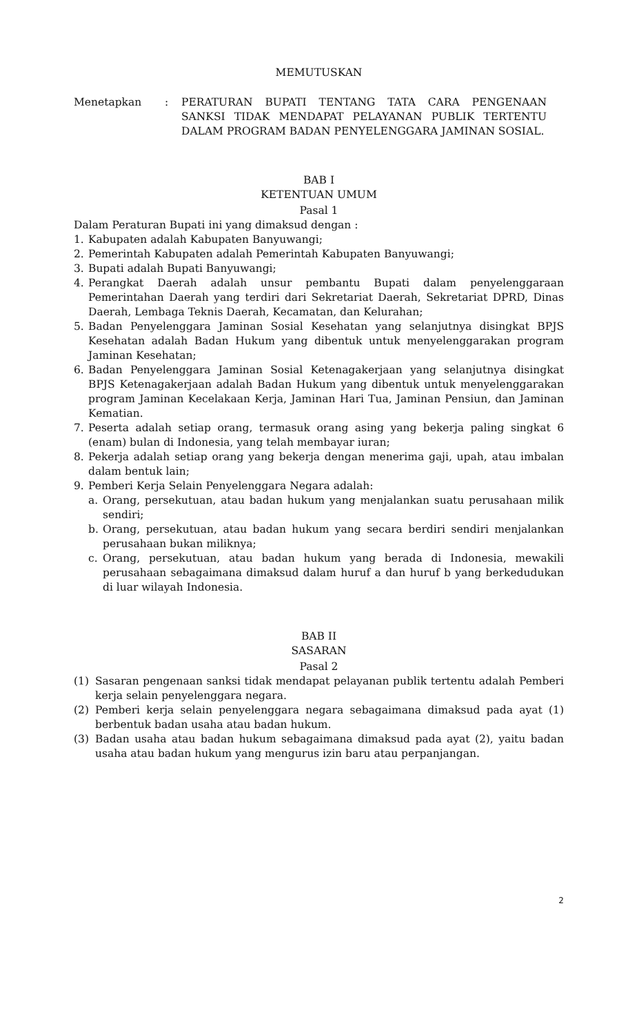MEMUTUSKAN
Menetapkan : PERATURAN BUPATI TENTANG TATA CARA PENGENAAN SANKSI TIDAK MENDAPAT PELAYANAN PUBLIK TERTENTU DALAM PROGRAM BADAN PENYELENGGARA JAMINAN SOSIAL.
BAB I
KETENTUAN UMUM
Pasal 1
Dalam Peraturan Bupati ini yang dimaksud dengan :
1. Kabupaten adalah Kabupaten Banyuwangi;
2. Pemerintah Kabupaten adalah Pemerintah Kabupaten Banyuwangi;
3. Bupati adalah Bupati Banyuwangi;
4. Perangkat Daerah adalah unsur pembantu Bupati dalam penyelenggaraan Pemerintahan Daerah yang terdiri dari Sekretariat Daerah, Sekretariat DPRD, Dinas Daerah, Lembaga Teknis Daerah, Kecamatan, dan Kelurahan;
5. Badan Penyelenggara Jaminan Sosial Kesehatan yang selanjutnya disingkat BPJS Kesehatan adalah Badan Hukum yang dibentuk untuk menyelenggarakan program Jaminan Kesehatan;
6. Badan Penyelenggara Jaminan Sosial Ketenagakerjaan yang selanjutnya disingkat BPJS Ketenagakerjaan adalah Badan Hukum yang dibentuk untuk menyelenggarakan program Jaminan Kecelakaan Kerja, Jaminan Hari Tua, Jaminan Pensiun, dan Jaminan Kematian.
7. Peserta adalah setiap orang, termasuk orang asing yang bekerja paling singkat 6 (enam) bulan di Indonesia, yang telah membayar iuran;
8. Pekerja adalah setiap orang yang bekerja dengan menerima gaji, upah, atau imbalan dalam bentuk lain;
9. Pemberi Kerja Selain Penyelenggara Negara adalah:
a. Orang, persekutuan, atau badan hukum yang menjalankan suatu perusahaan milik sendiri;
b. Orang, persekutuan, atau badan hukum yang secara berdiri sendiri menjalankan perusahaan bukan miliknya;
c. Orang, persekutuan, atau badan hukum yang berada di Indonesia, mewakili perusahaan sebagaimana dimaksud dalam huruf a dan huruf b yang berkedudukan di luar wilayah Indonesia.
BAB II
SASARAN
Pasal 2
(1) Sasaran pengenaan sanksi tidak mendapat pelayanan publik tertentu adalah Pemberi kerja selain penyelenggara negara.
(2) Pemberi kerja selain penyelenggara negara sebagaimana dimaksud pada ayat (1) berbentuk badan usaha atau badan hukum.
(3) Badan usaha atau badan hukum sebagaimana dimaksud pada ayat (2), yaitu badan usaha atau badan hukum yang mengurus izin baru atau perpanjangan.
2